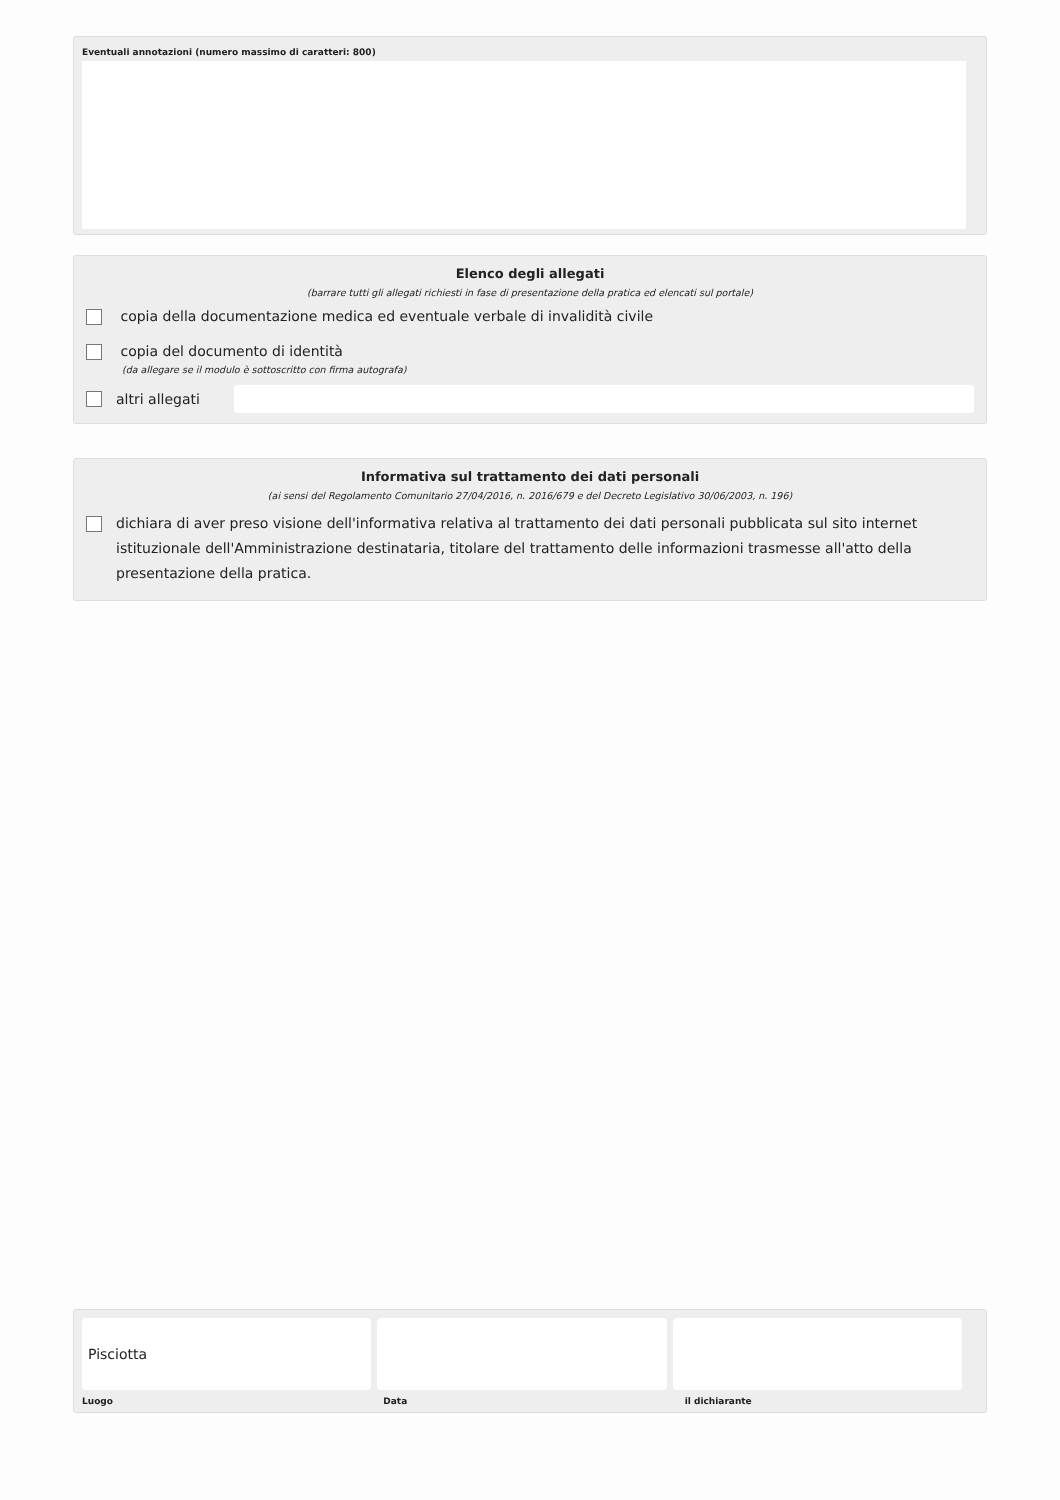Eventuali annotazioni (numero massimo di caratteri: 800)
Elenco degli allegati
(barrare tutti gli allegati richiesti in fase di presentazione della pratica ed elencati sul portale)
copia della documentazione medica ed eventuale verbale di invalidità civile
copia del documento di identità
(da allegare se il modulo è sottoscritto con firma autografa)
altri allegati
Informativa sul trattamento dei dati personali
(ai sensi del Regolamento Comunitario 27/04/2016, n. 2016/679 e del Decreto Legislativo 30/06/2003, n. 196)
dichiara di aver preso visione dell'informativa relativa al trattamento dei dati personali pubblicata sul sito internet istituzionale dell'Amministrazione destinataria, titolare del trattamento delle informazioni trasmesse all'atto della presentazione della pratica.
Pisciotta
Luogo Data il dichiarante